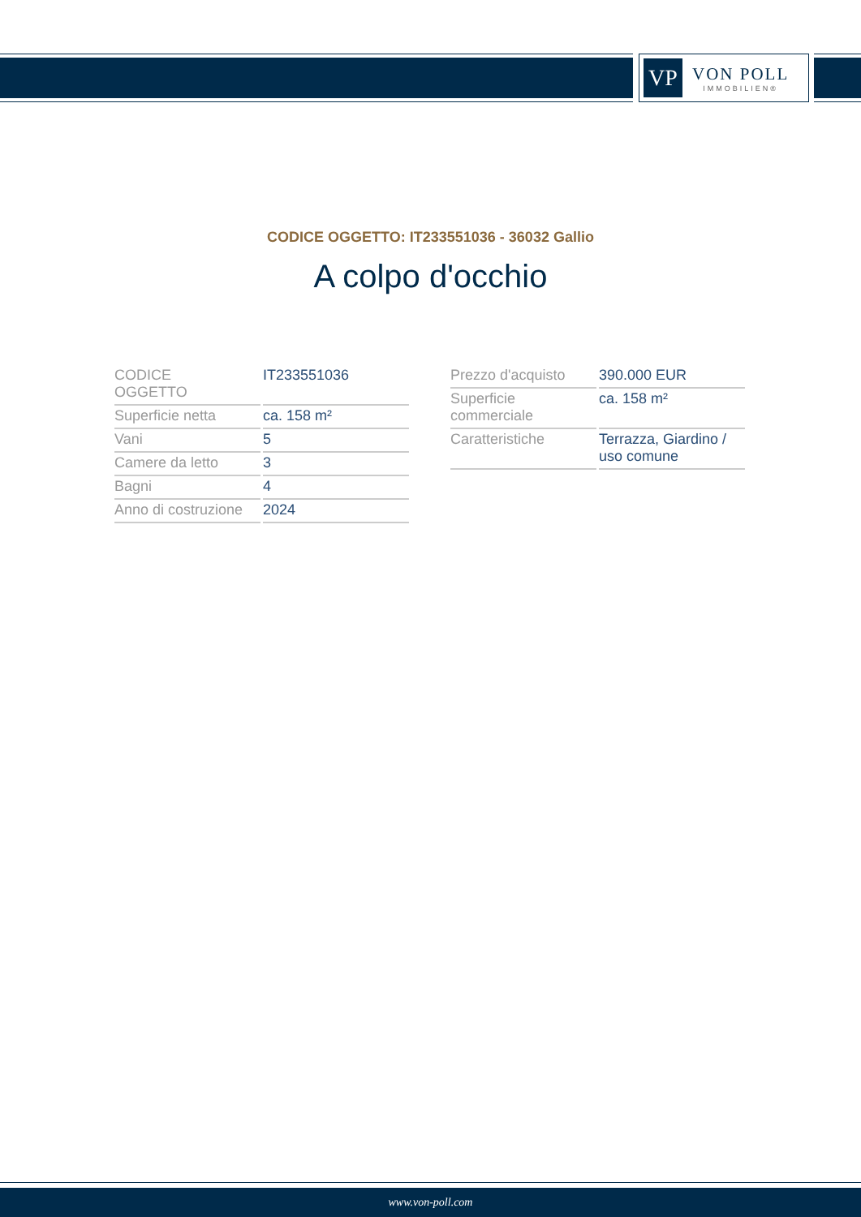VP
VON POLL
IMMOBILIEN®
CODICE OGGETTO: IT233551036 - 36032 Gallio
A colpo d'occhio
| CODICE OGGETTO | IT233551036 |
| Superficie netta | ca. 158 m² |
| Vani | 5 |
| Camere da letto | 3 |
| Bagni | 4 |
| Anno di costruzione | 2024 |
| Prezzo d'acquisto | 390.000 EUR |
| Superficie commerciale | ca. 158 m² |
| Caratteristiche | Terrazza, Giardino / uso comune |
www.von-poll.com